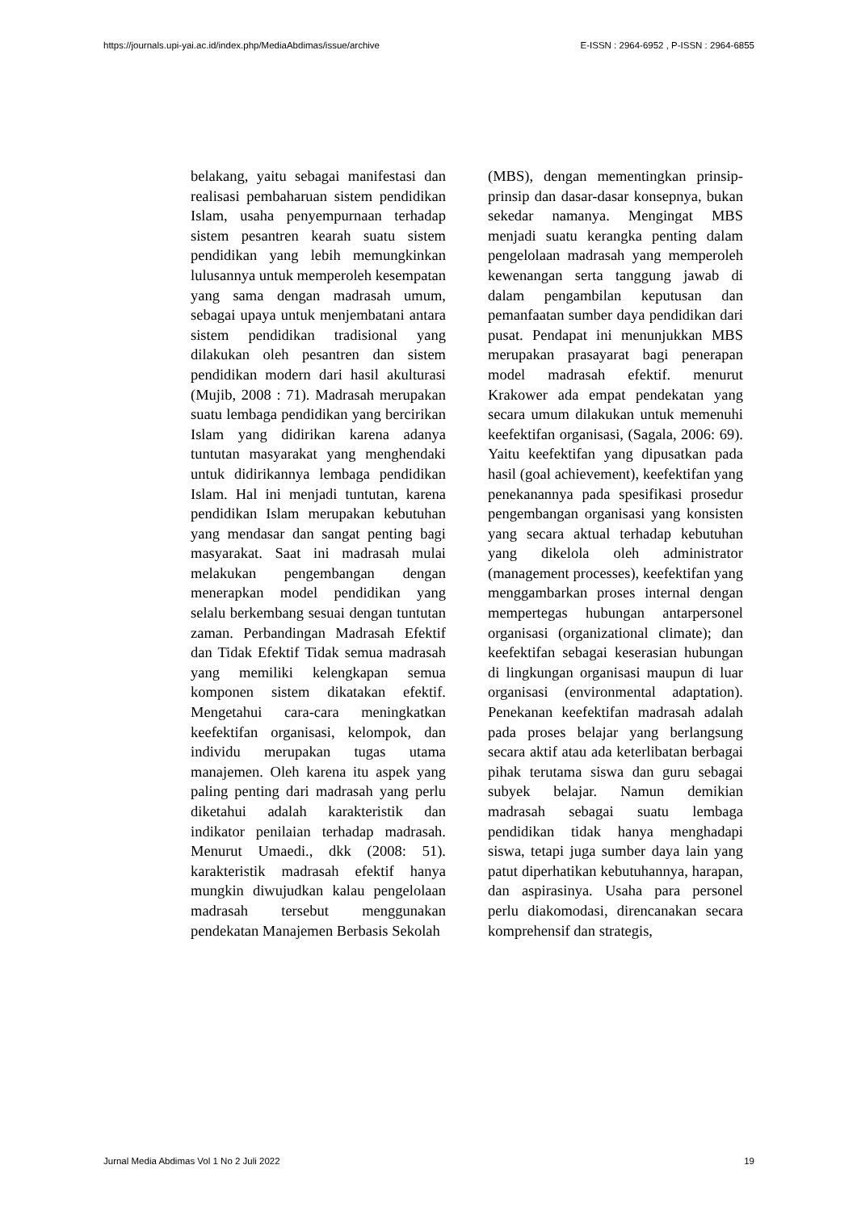https://journals.upi-yai.ac.id/index.php/MediaAbdimas/issue/archive E-ISSN : 2964-6952 , P-ISSN : 2964-6855
belakang, yaitu sebagai manifestasi dan realisasi pembaharuan sistem pendidikan Islam, usaha penyempurnaan terhadap sistem pesantren kearah suatu sistem pendidikan yang lebih memungkinkan lulusannya untuk memperoleh kesempatan yang sama dengan madrasah umum, sebagai upaya untuk menjembatani antara sistem pendidikan tradisional yang dilakukan oleh pesantren dan sistem pendidikan modern dari hasil akulturasi (Mujib, 2008 : 71). Madrasah merupakan suatu lembaga pendidikan yang bercirikan Islam yang didirikan karena adanya tuntutan masyarakat yang menghendaki untuk didirikannya lembaga pendidikan Islam. Hal ini menjadi tuntutan, karena pendidikan Islam merupakan kebutuhan yang mendasar dan sangat penting bagi masyarakat. Saat ini madrasah mulai melakukan pengembangan dengan menerapkan model pendidikan yang selalu berkembang sesuai dengan tuntutan zaman. Perbandingan Madrasah Efektif dan Tidak Efektif Tidak semua madrasah yang memiliki kelengkapan semua komponen sistem dikatakan efektif. Mengetahui cara-cara meningkatkan keefektifan organisasi, kelompok, dan individu merupakan tugas utama manajemen. Oleh karena itu aspek yang paling penting dari madrasah yang perlu diketahui adalah karakteristik dan indikator penilaian terhadap madrasah. Menurut Umaedi., dkk (2008: 51). karakteristik madrasah efektif hanya mungkin diwujudkan kalau pengelolaan madrasah tersebut menggunakan pendekatan Manajemen Berbasis Sekolah
(MBS), dengan mementingkan prinsip-prinsip dan dasar-dasar konsepnya, bukan sekedar namanya. Mengingat MBS menjadi suatu kerangka penting dalam pengelolaan madrasah yang memperoleh kewenangan serta tanggung jawab di dalam pengambilan keputusan dan pemanfaatan sumber daya pendidikan dari pusat. Pendapat ini menunjukkan MBS merupakan prasayarat bagi penerapan model madrasah efektif. menurut Krakower ada empat pendekatan yang secara umum dilakukan untuk memenuhi keefektifan organisasi, (Sagala, 2006: 69). Yaitu keefektifan yang dipusatkan pada hasil (goal achievement), keefektifan yang penekanannya pada spesifikasi prosedur pengembangan organisasi yang konsisten yang secara aktual terhadap kebutuhan yang dikelola oleh administrator (management processes), keefektifan yang menggambarkan proses internal dengan mempertegas hubungan antarpersonel organisasi (organizational climate); dan keefektifan sebagai keserasian hubungan di lingkungan organisasi maupun di luar organisasi (environmental adaptation). Penekanan keefektifan madrasah adalah pada proses belajar yang berlangsung secara aktif atau ada keterlibatan berbagai pihak terutama siswa dan guru sebagai subyek belajar. Namun demikian madrasah sebagai suatu lembaga pendidikan tidak hanya menghadapi siswa, tetapi juga sumber daya lain yang patut diperhatikan kebutuhannya, harapan, dan aspirasinya. Usaha para personel perlu diakomodasi, direncanakan secara komprehensif dan strategis,
Jurnal Media Abdimas Vol 1 No 2 Juli 2022 19